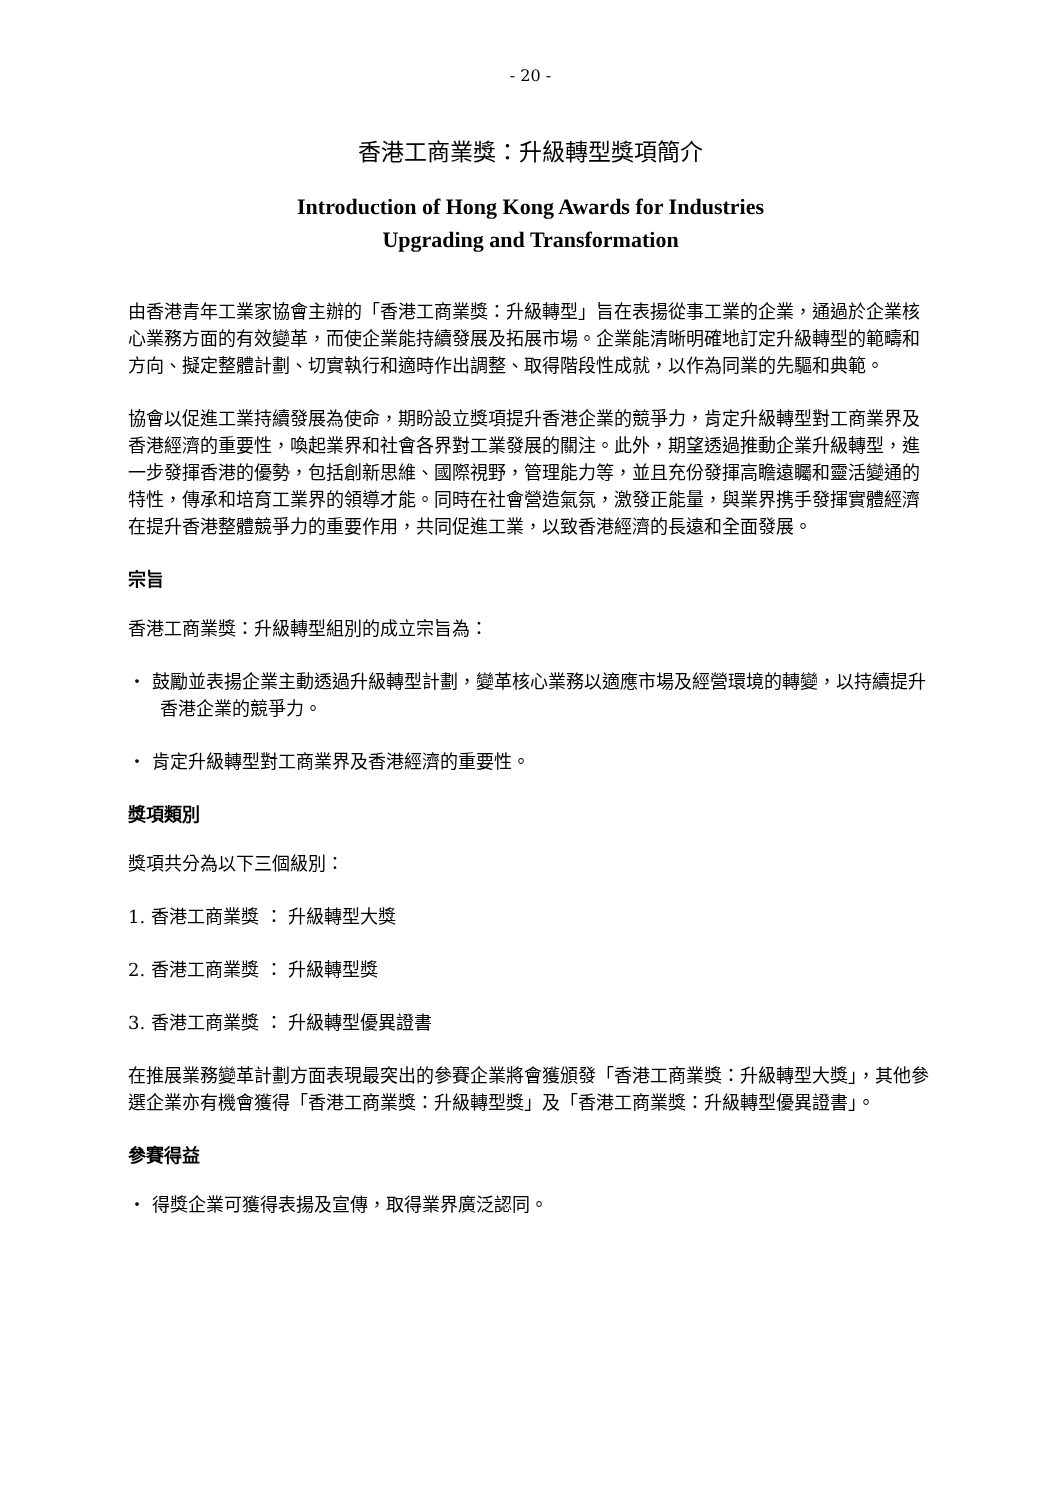- 20 -
香港工商業獎：升級轉型獎項簡介
Introduction of Hong Kong Awards for Industries
Upgrading and Transformation
由香港青年工業家協會主辦的「香港工商業獎：升級轉型」旨在表揚從事工業的企業，通過於企業核心業務方面的有效變革，而使企業能持續發展及拓展市場。企業能清晰明確地訂定升級轉型的範疇和方向、擬定整體計劃、切實執行和適時作出調整、取得階段性成就，以作為同業的先驅和典範。
協會以促進工業持續發展為使命，期盼設立獎項提升香港企業的競爭力，肯定升級轉型對工商業界及香港經濟的重要性，喚起業界和社會各界對工業發展的關注。此外，期望透過推動企業升級轉型，進一步發揮香港的優勢，包括創新思維、國際視野，管理能力等，並且充份發揮高瞻遠矚和靈活變通的特性，傳承和培育工業界的領導才能。同時在社會營造氣氛，激發正能量，與業界携手發揮實體經濟在提升香港整體競爭力的重要作用，共同促進工業，以致香港經濟的長遠和全面發展。
宗旨
香港工商業獎：升級轉型組別的成立宗旨為：
・ 鼓勵並表揚企業主動透過升級轉型計劃，變革核心業務以適應市場及經營環境的轉變，以持續提升香港企業的競爭力。
・ 肯定升級轉型對工商業界及香港經濟的重要性。
獎項類別
獎項共分為以下三個級別：
1. 香港工商業獎 ： 升級轉型大獎
2. 香港工商業獎 ： 升級轉型獎
3. 香港工商業獎 ： 升級轉型優異證書
在推展業務變革計劃方面表現最突出的參賽企業將會獲頒發「香港工商業獎：升級轉型大獎」，其他參選企業亦有機會獲得「香港工商業獎：升級轉型獎」及「香港工商業獎：升級轉型優異證書」。
參賽得益
・ 得獎企業可獲得表揚及宣傳，取得業界廣泛認同。